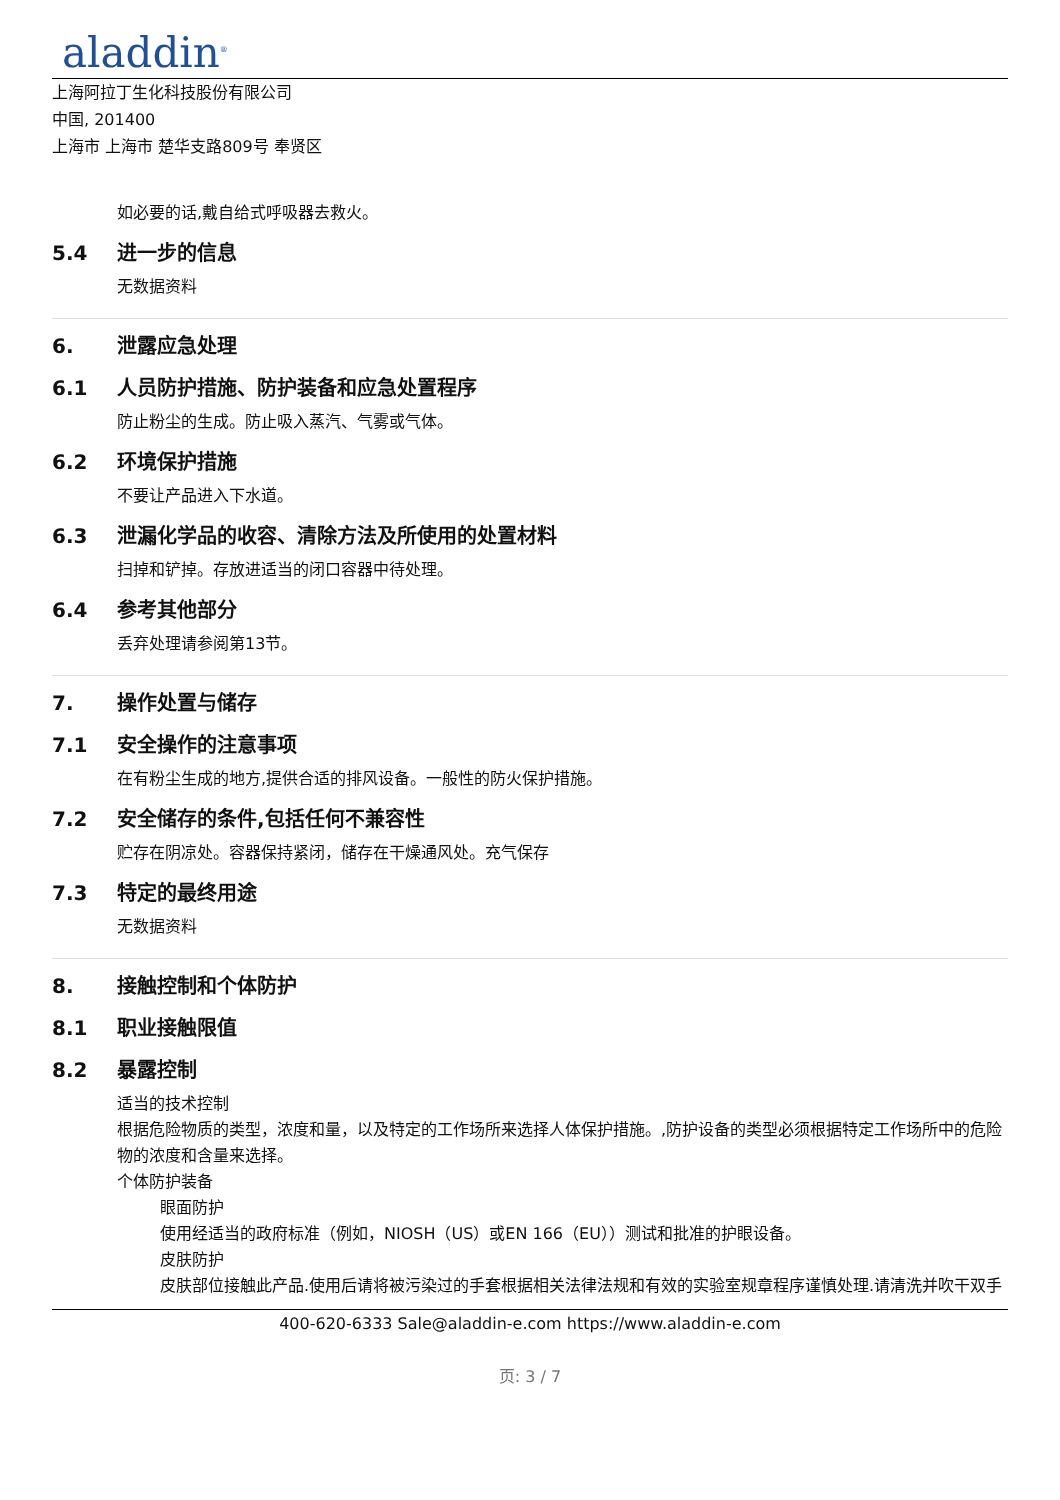aladdin<sup>®</sup>
上海阿拉丁生化科技股份有限公司
中国, 201400
上海市 上海市 楚华支路809号 奉贤区
如必要的话,戴自给式呼吸器去救火。
5.4 进一步的信息
无数据资料
6. 泄露应急处理
6.1 人员防护措施、防护装备和应急处置程序
防止粉尘的生成。防止吸入蒸汽、气雾或气体。
6.2 环境保护措施
不要让产品进入下水道。
6.3 泄漏化学品的收容、清除方法及所使用的处置材料
扫掉和铲掉。存放进适当的闭口容器中待处理。
6.4 参考其他部分
丢弃处理请参阅第13节。
7. 操作处置与储存
7.1 安全操作的注意事项
在有粉尘生成的地方,提供合适的排风设备。一般性的防火保护措施。
7.2 安全储存的条件,包括任何不兼容性
贮存在阴凉处。容器保持紧闭，储存在干燥通风处。充气保存
7.3 特定的最终用途
无数据资料
8. 接触控制和个体防护
8.1 职业接触限值
8.2 暴露控制
适当的技术控制
根据危险物质的类型，浓度和量，以及特定的工作场所来选择人体保护措施。,防护设备的类型必须根据特定工作场所中的危险物的浓度和含量来选择。
个体防护装备
眼面防护
使用经适当的政府标准（例如，NIOSH（US）或EN 166（EU））测试和批准的护眼设备。
皮肤防护
皮肤部位接触此产品.使用后请将被污染过的手套根据相关法律法规和有效的实验室规章程序谨慎处理.请清洗并吹干双手
400-620-6333 Sale@aladdin-e.com https://www.aladdin-e.com
页: 3 / 7